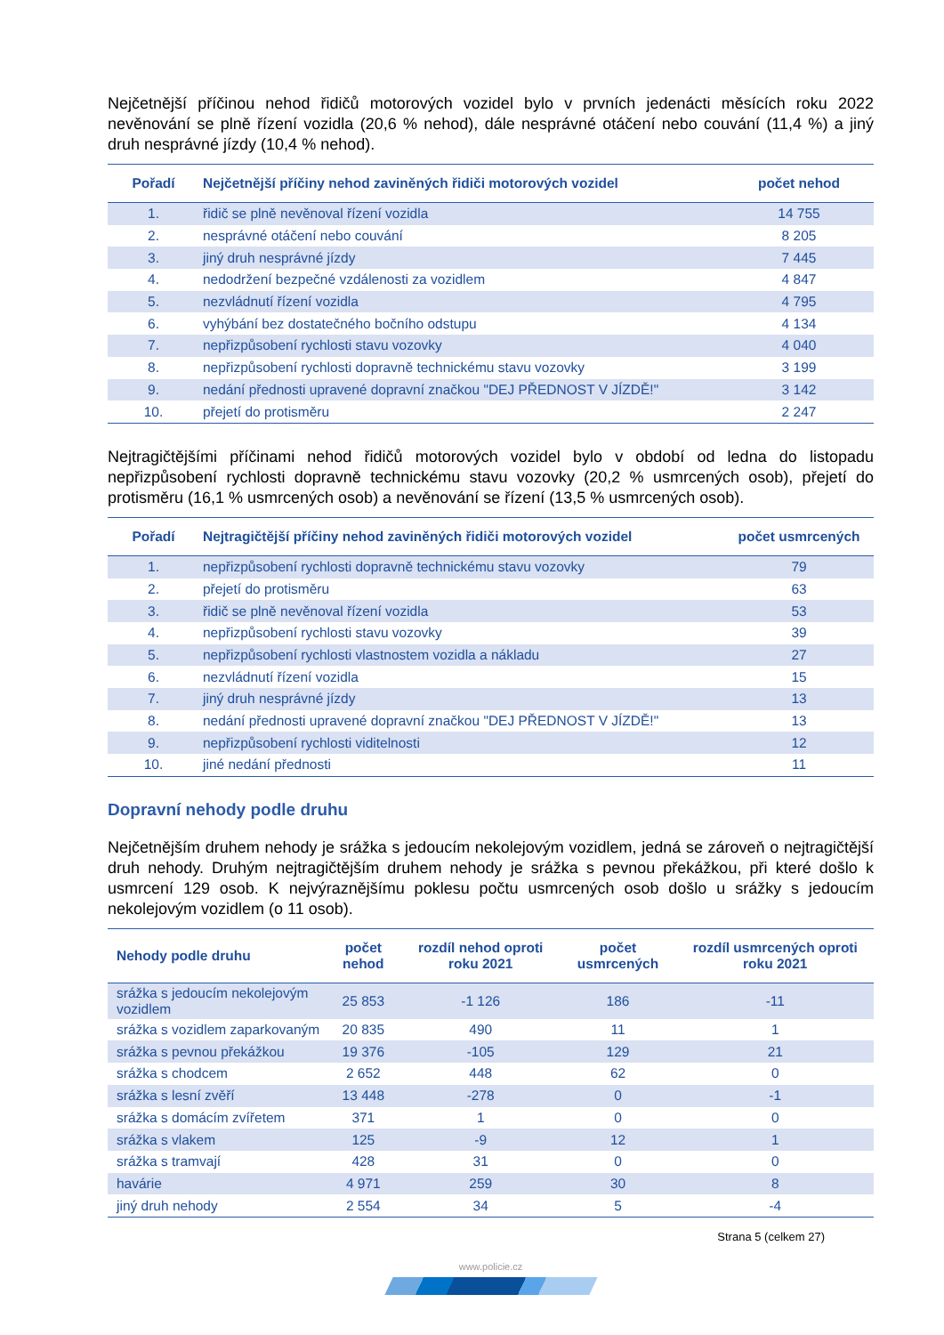Nejčetnější příčinou nehod řidičů motorových vozidel bylo v prvních jedenácti měsících roku 2022 nevěnování se plně řízení vozidla (20,6 % nehod), dále nesprávné otáčení nebo couvání (11,4 %) a jiný druh nesprávné jízdy (10,4 % nehod).
| Pořadí | Nejčetnější příčiny nehod zaviněných řidiči motorových vozidel | počet nehod |
| --- | --- | --- |
| 1. | řidič se plně nevěnoval řízení vozidla | 14 755 |
| 2. | nesprávné otáčení nebo couvání | 8 205 |
| 3. | jiný druh nesprávné jízdy | 7 445 |
| 4. | nedodržení bezpečné vzdálenosti za vozidlem | 4 847 |
| 5. | nezvládnutí řízení vozidla | 4 795 |
| 6. | vyhýbání bez dostatečného bočního odstupu | 4 134 |
| 7. | nepřizpůsobení rychlosti stavu vozovky | 4 040 |
| 8. | nepřizpůsobení rychlosti dopravně technickému stavu vozovky | 3 199 |
| 9. | nedání přednosti upravené dopravní značkou "DEJ PŘEDNOST V JÍZDĚ!" | 3 142 |
| 10. | přejetí do protisměru | 2 247 |
Nejtragičtějšími příčinami nehod řidičů motorových vozidel bylo v období od ledna do listopadu nepřizpůsobení rychlosti dopravně technickému stavu vozovky (20,2 % usmrcených osob), přejetí do protisměru (16,1 % usmrcených osob) a nevěnování se řízení (13,5 % usmrcených osob).
| Pořadí | Nejtragičtější příčiny nehod zaviněných řidiči motorových vozidel | počet usmrcených |
| --- | --- | --- |
| 1. | nepřizpůsobení rychlosti dopravně technickému stavu vozovky | 79 |
| 2. | přejetí do protisměru | 63 |
| 3. | řidič se plně nevěnoval řízení vozidla | 53 |
| 4. | nepřizpůsobení rychlosti stavu vozovky | 39 |
| 5. | nepřizpůsobení rychlosti vlastnostem vozidla a nákladu | 27 |
| 6. | nezvládnutí řízení vozidla | 15 |
| 7. | jiný druh nesprávné jízdy | 13 |
| 8. | nedání přednosti upravené dopravní značkou "DEJ PŘEDNOST V JÍZDĚ!" | 13 |
| 9. | nepřizpůsobení rychlosti viditelnosti | 12 |
| 10. | jiné nedání přednosti | 11 |
Dopravní nehody podle druhu
Nejčetnějším druhem nehody je srážka s jedoucím nekolejovým vozidlem, jedná se zároveň o nejtragičtější druh nehody. Druhým nejtragičtějším druhem nehody je srážka s pevnou překážkou, při které došlo k usmrcení 129 osob. K nejvýraznějšímu poklesu počtu usmrcených osob došlo u srážky s jedoucím nekolejovým vozidlem (o 11 osob).
| Nehody podle druhu | počet nehod | rozdíl nehod oproti roku 2021 | počet usmrcených | rozdíl usmrcených oproti roku 2021 |
| --- | --- | --- | --- | --- |
| srážka s jedoucím nekolejovým vozidlem | 25 853 | -1 126 | 186 | -11 |
| srážka s vozidlem zaparkovaným | 20 835 | 490 | 11 | 1 |
| srážka s pevnou překážkou | 19 376 | -105 | 129 | 21 |
| srážka s chodcem | 2 652 | 448 | 62 | 0 |
| srážka s lesní zvěří | 13 448 | -278 | 0 | -1 |
| srážka s domácím zvířetem | 371 | 1 | 0 | 0 |
| srážka s vlakem | 125 | -9 | 12 | 1 |
| srážka s tramvají | 428 | 31 | 0 | 0 |
| havárie | 4 971 | 259 | 30 | 8 |
| jiný druh nehody | 2 554 | 34 | 5 | -4 |
Strana 5 (celkem 27)
www.policie.cz